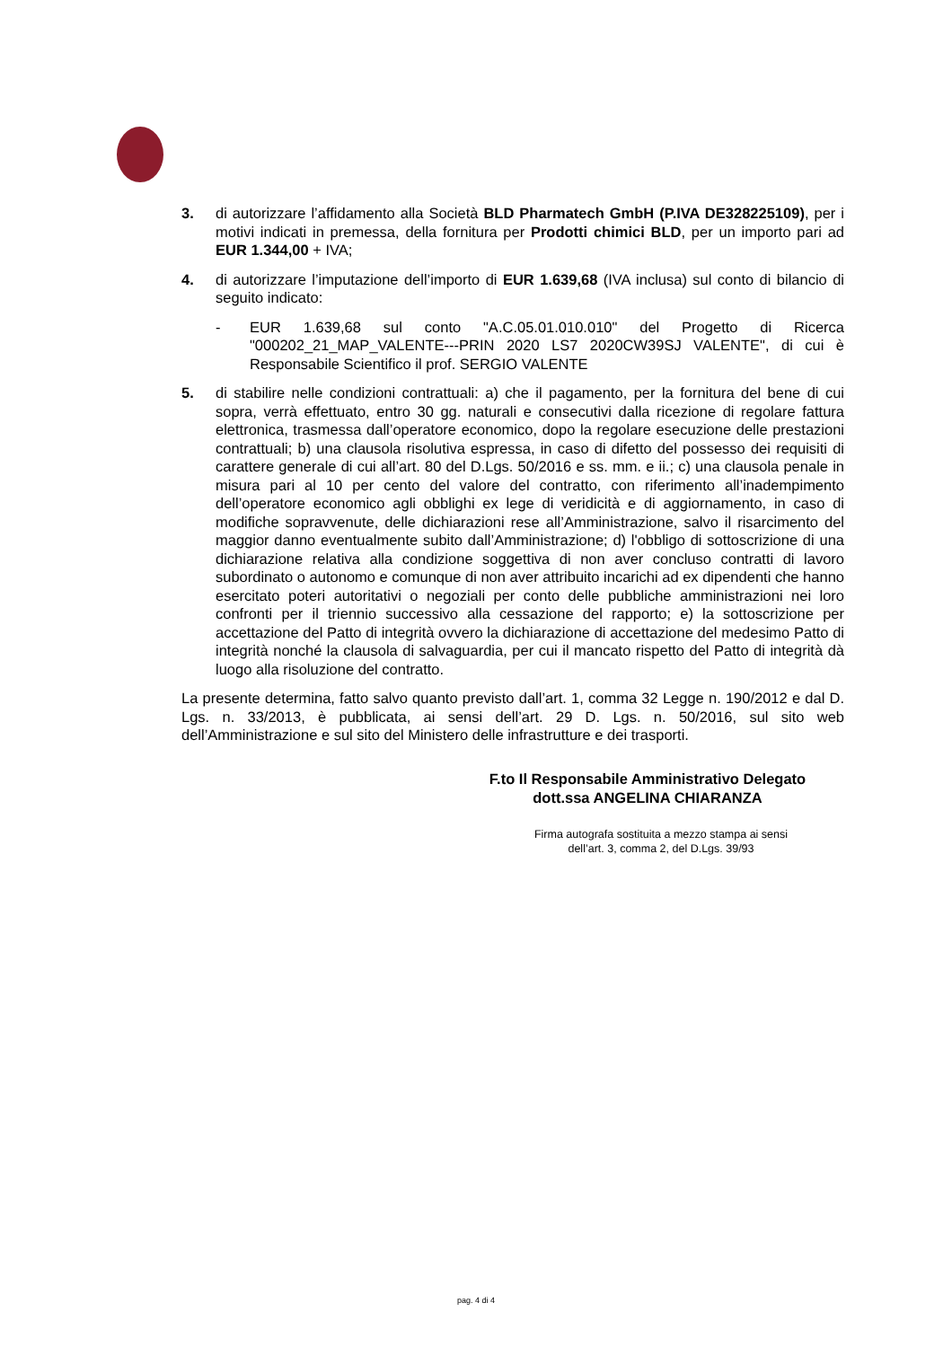3. di autorizzare l’affidamento alla Società BLD Pharmatech GmbH (P.IVA DE328225109), per i motivi indicati in premessa, della fornitura per Prodotti chimici BLD, per un importo pari ad EUR 1.344,00 + IVA;
4. di autorizzare l’imputazione dell’importo di EUR 1.639,68 (IVA inclusa) sul conto di bilancio di seguito indicato:
- EUR 1.639,68 sul conto "A.C.05.01.010.010" del Progetto di Ricerca "000202_21_MAP_VALENTE---PRIN 2020 LS7 2020CW39SJ VALENTE", di cui è Responsabile Scientifico il prof. SERGIO VALENTE
5. di stabilire nelle condizioni contrattuali: a) che il pagamento, per la fornitura del bene di cui sopra, verrà effettuato, entro 30 gg. naturali e consecutivi dalla ricezione di regolare fattura elettronica, trasmessa dall’operatore economico, dopo la regolare esecuzione delle prestazioni contrattuali; b) una clausola risolutiva espressa, in caso di difetto del possesso dei requisiti di carattere generale di cui all’art. 80 del D.Lgs. 50/2016 e ss. mm. e ii.; c) una clausola penale in misura pari al 10 per cento del valore del contratto, con riferimento all’inadempimento dell’operatore economico agli obblighi ex lege di veridicità e di aggiornamento, in caso di modifiche sopravvenute, delle dichiarazioni rese all’Amministrazione, salvo il risarcimento del maggior danno eventualmente subito dall’Amministrazione; d) l'obbligo di sottoscrizione di una dichiarazione relativa alla condizione soggettiva di non aver concluso contratti di lavoro subordinato o autonomo e comunque di non aver attribuito incarichi ad ex dipendenti che hanno esercitato poteri autoritativi o negoziali per conto delle pubbliche amministrazioni nei loro confronti per il triennio successivo alla cessazione del rapporto; e) la sottoscrizione per accettazione del Patto di integrità ovvero la dichiarazione di accettazione del medesimo Patto di integrità nonché la clausola di salvaguardia, per cui il mancato rispetto del Patto di integrità dà luogo alla risoluzione del contratto.
La presente determina, fatto salvo quanto previsto dall’art. 1, comma 32 Legge n. 190/2012 e dal D. Lgs. n. 33/2013, è pubblicata, ai sensi dell’art. 29 D. Lgs. n. 50/2016, sul sito web dell’Amministrazione e sul sito del Ministero delle infrastrutture e dei trasporti.
F.to Il Responsabile Amministrativo Delegato
dott.ssa ANGELINA CHIARANZA
Firma autografa sostituita a mezzo stampa ai sensi
dell’art. 3, comma 2, del D.Lgs. 39/93
pag. 4 di 4